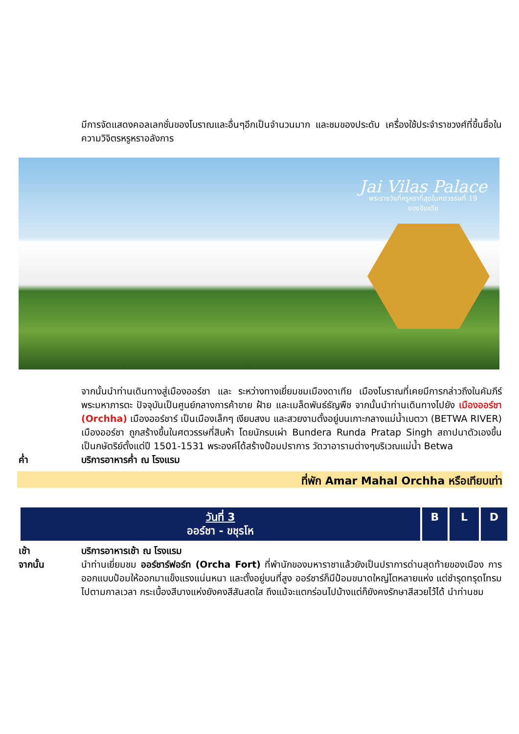มีการจัดแสดงคอลเลกชั่นของโบราณและอื่นๆอีกเป็นจำนวนมาก และชมของประดับ เครื่องใช้ประจำราชวงศ์ที่ขึ้นชื่อในความวิจิตรหรูหราอลังการ
Jai Vilas Palace
พระราชวังที่หรูหราที่สุดในศตวรรษที่ 19
ของอินเดีย
จากนั้นนำท่านเดินทางสู่เมืองออร์ชา และ ระหว่างทางเยี่ยมชมเมืองดาเทีย เมืองโบราณที่เคยมีการกล่าวถึงในคัมภีร์พระมหาภารตะ ปัจจุบันเป็นศูนย์กลางการค้าขาย ฝ้าย และเมล็ดพันธ์ธัญพืช จากนั้นนำท่านเดินทางไปยัง เมืองออร์ชา (Orchha) เมืองออร์ชาร์ เป็นเมืองเล็กๆ เงียบสงบ และสวยงามตั้งอยู่บนเกาะกลางแม่น้ำเบตวา (BETWA RIVER) เมืองออร์ชา ถูกสร้างขึ้นในศตวรรษที่สิบห้า โดยนักรบเผ่า Bundera Runda Pratap Singh สถาปนาตัวเองขึ้นเป็นกษัตริย์ตั้งแต่ปี 1501-1531 พระองค์ได้สร้างป้อมปราการ วัดวาอารามต่างๆบริเวณแม่น้ำ Betwa
ค่ำ บริการอาหารค่ำ ณ โรงแรม
ที่พัก Amar Mahal Orchha หรือเทียบเท่า
| วันที่ 3 ออร์ชา - ขชุรโห | B | L | D |
| --- | --- | --- | --- |
เช้า บริการอาหารเช้า ณ โรงแรม
จากนั้น นำท่านเยี่ยมชม ออร์ชาร์ฟอร์ท (Orcha Fort) ที่พำนักของมหาราชาแล้วยังเป็นปราการด่านสุดท้ายของเมือง การออกแบบป้อมให้ออกมาแข็งแรงแน่นหนา และตั้งอยู่บนที่สูง ออร์ชาร์ก็มีป้อมขนาดใหญ่โตหลายแห่ง แต่ชำรุดทรุดโทรมไปตามกาลเวลา กระเบื้องสีบางแห่งยังคงสีสันสดใส ถึงแม้จะแตกร่อนไปบ้างแต่ก็ยังคงรักษาสีสวยไว้ได้ นำท่านชม